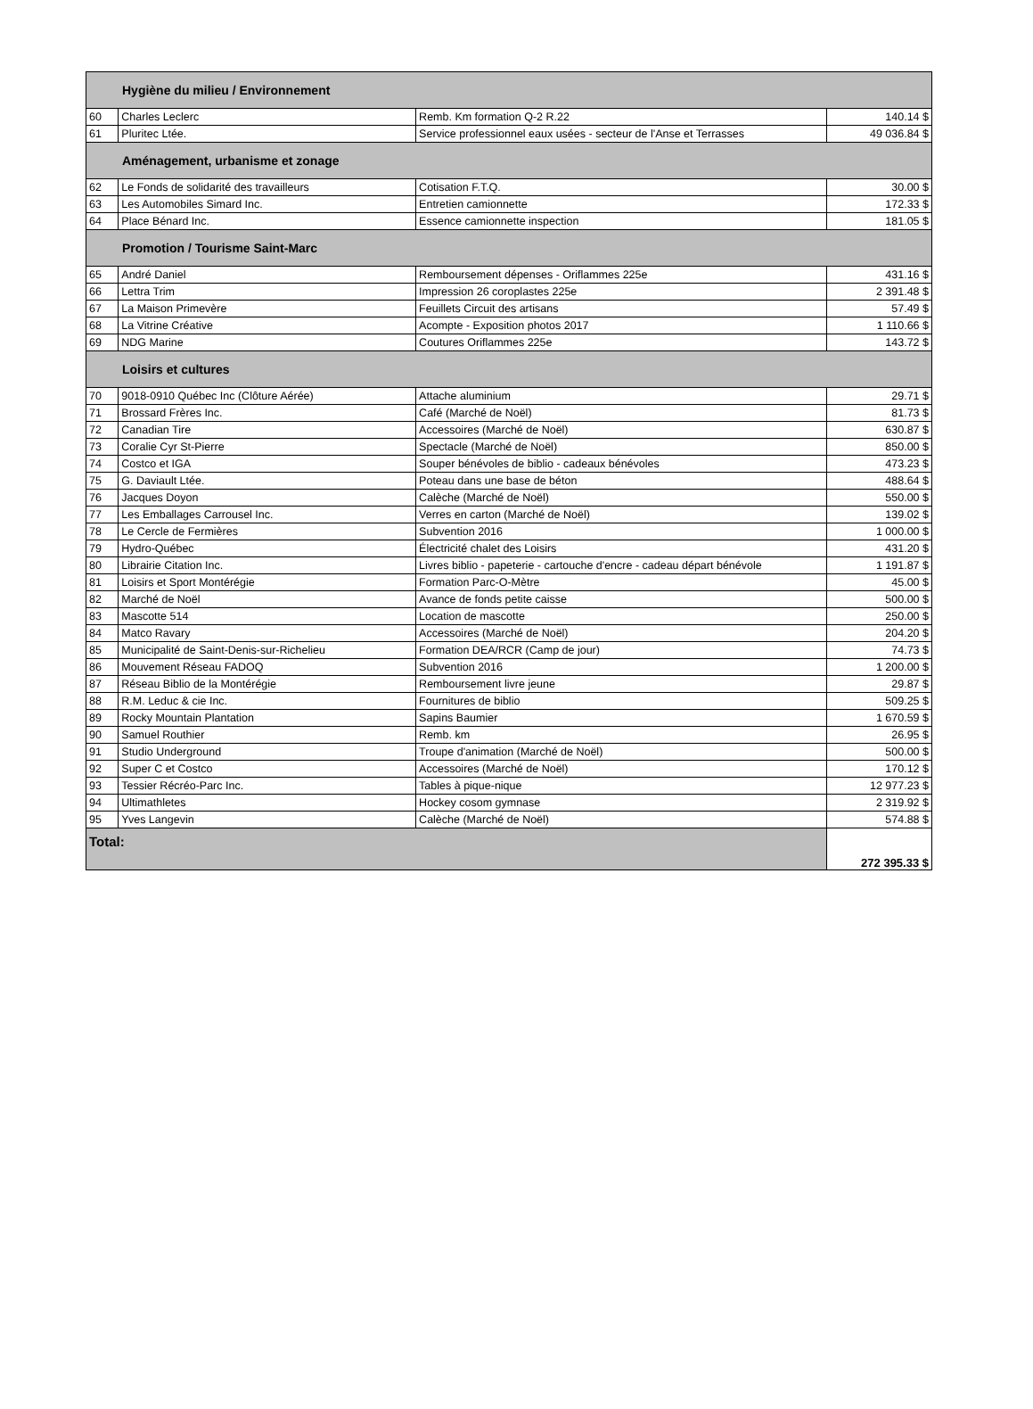| Hygiène du milieu / Environnement | | | |
| 60 | Charles Leclerc | Remb. Km formation Q-2 R.22 | 140.14 $ |
| 61 | Pluritec Ltée. | Service professionnel eaux usées - secteur de l'Anse et Terrasses | 49 036.84 $ |
| Aménagement, urbanisme et zonage | | | |
| 62 | Le Fonds de solidarité des travailleurs | Cotisation F.T.Q. | 30.00 $ |
| 63 | Les Automobiles Simard Inc. | Entretien camionnette | 172.33 $ |
| 64 | Place Bénard Inc. | Essence camionnette inspection | 181.05 $ |
| Promotion / Tourisme Saint-Marc | | | |
| 65 | André Daniel | Remboursement dépenses - Oriflammes 225e | 431.16 $ |
| 66 | Lettra Trim | Impression 26 coroplastes 225e | 2 391.48 $ |
| 67 | La Maison Primevère | Feuillets Circuit des artisans | 57.49 $ |
| 68 | La Vitrine Créative | Acompte - Exposition photos 2017 | 1 110.66 $ |
| 69 | NDG Marine | Coutures Oriflammes 225e | 143.72 $ |
| Loisirs et cultures | | | |
| 70 | 9018-0910 Québec Inc (Clôture Aérée) | Attache aluminium | 29.71 $ |
| 71 | Brossard Frères Inc. | Café (Marché de Noël) | 81.73 $ |
| 72 | Canadian Tire | Accessoires (Marché de Noël) | 630.87 $ |
| 73 | Coralie Cyr St-Pierre | Spectacle (Marché de Noël) | 850.00 $ |
| 74 | Costco et IGA | Souper bénévoles de biblio - cadeaux bénévoles | 473.23 $ |
| 75 | G. Daviault Ltée. | Poteau dans une base de béton | 488.64 $ |
| 76 | Jacques Doyon | Calèche (Marché de Noël) | 550.00 $ |
| 77 | Les Emballages Carrousel Inc. | Verres en carton (Marché de Noël) | 139.02 $ |
| 78 | Le Cercle de Fermières | Subvention 2016 | 1 000.00 $ |
| 79 | Hydro-Québec | Électricité chalet des Loisirs | 431.20 $ |
| 80 | Librairie Citation Inc. | Livres biblio - papeterie - cartouche d'encre - cadeau départ bénévole | 1 191.87 $ |
| 81 | Loisirs et Sport Montérégie | Formation Parc-O-Mètre | 45.00 $ |
| 82 | Marché de Noël | Avance de fonds petite caisse | 500.00 $ |
| 83 | Mascotte 514 | Location de mascotte | 250.00 $ |
| 84 | Matco Ravary | Accessoires (Marché de Noël) | 204.20 $ |
| 85 | Municipalité de Saint-Denis-sur-Richelieu | Formation DEA/RCR (Camp de jour) | 74.73 $ |
| 86 | Mouvement Réseau FADOQ | Subvention 2016 | 1 200.00 $ |
| 87 | Réseau Biblio de la Montérégie | Remboursement livre jeune | 29.87 $ |
| 88 | R.M. Leduc & cie Inc. | Fournitures de biblio | 509.25 $ |
| 89 | Rocky Mountain Plantation | Sapins Baumier | 1 670.59 $ |
| 90 | Samuel Routhier | Remb. km | 26.95 $ |
| 91 | Studio Underground | Troupe d'animation (Marché de Noël) | 500.00 $ |
| 92 | Super C et Costco | Accessoires (Marché de Noël) | 170.12 $ |
| 93 | Tessier Récréo-Parc Inc. | Tables à pique-nique | 12 977.23 $ |
| 94 | Ultimathletes | Hockey cosom gymnase | 2 319.92 $ |
| 95 | Yves Langevin | Calèche (Marché de Noël) | 574.88 $ |
| Total: | | | 272 395.33 $ |